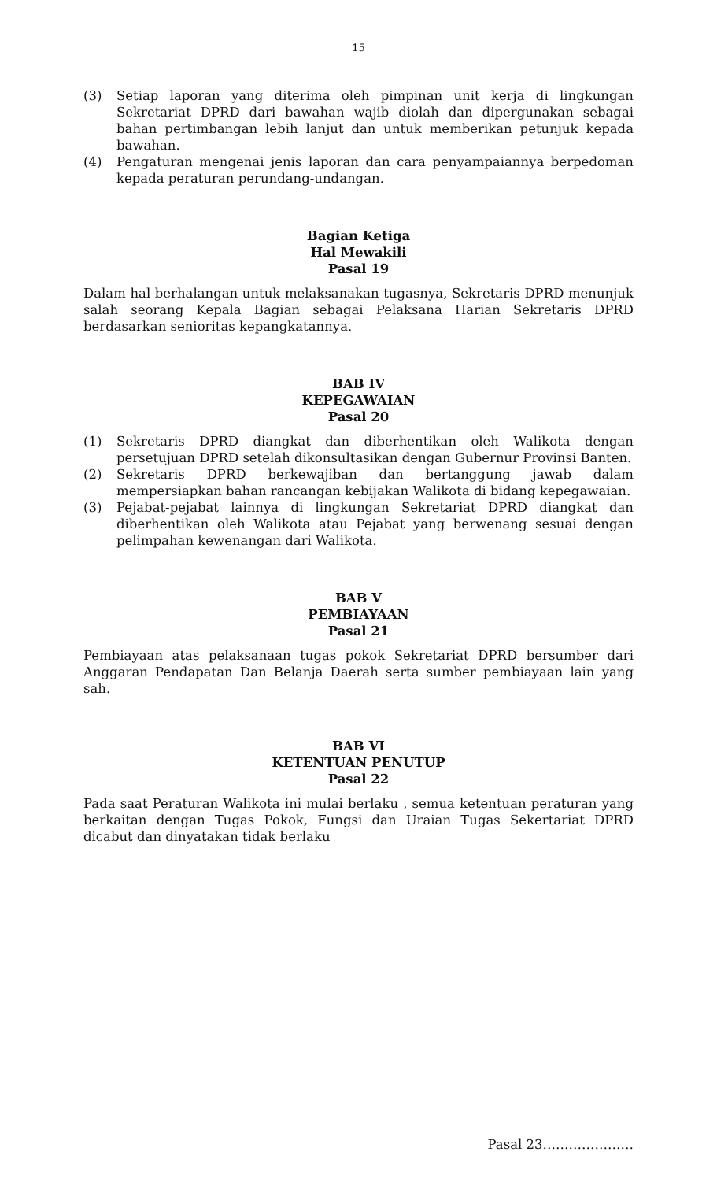15
(3) Setiap laporan yang diterima oleh pimpinan unit kerja di lingkungan Sekretariat DPRD dari bawahan wajib diolah dan dipergunakan sebagai bahan pertimbangan lebih lanjut dan untuk memberikan petunjuk kepada bawahan.
(4) Pengaturan mengenai jenis laporan dan cara penyampaiannya berpedoman kepada peraturan perundang-undangan.
Bagian Ketiga
Hal Mewakili
Pasal 19
Dalam hal berhalangan untuk melaksanakan tugasnya, Sekretaris DPRD menunjuk salah seorang Kepala Bagian sebagai Pelaksana Harian Sekretaris DPRD berdasarkan senioritas kepangkatannya.
BAB IV
KEPEGAWAIAN
Pasal 20
(1) Sekretaris DPRD diangkat dan diberhentikan oleh Walikota dengan persetujuan DPRD setelah dikonsultasikan dengan Gubernur Provinsi Banten.
(2) Sekretaris DPRD berkewajiban dan bertanggung jawab dalam mempersiapkan bahan rancangan kebijakan Walikota di bidang kepegawaian.
(3) Pejabat-pejabat lainnya di lingkungan Sekretariat DPRD diangkat dan diberhentikan oleh Walikota atau Pejabat yang berwenang sesuai dengan pelimpahan kewenangan dari Walikota.
BAB V
PEMBIAYAAN
Pasal 21
Pembiayaan atas pelaksanaan tugas pokok Sekretariat DPRD bersumber dari Anggaran Pendapatan Dan Belanja Daerah serta sumber pembiayaan lain yang sah.
BAB VI
KETENTUAN PENUTUP
Pasal 22
Pada saat Peraturan Walikota ini mulai berlaku , semua ketentuan peraturan yang berkaitan dengan Tugas Pokok, Fungsi dan Uraian Tugas Sekertariat DPRD dicabut dan dinyatakan tidak berlaku
Pasal 23…………………